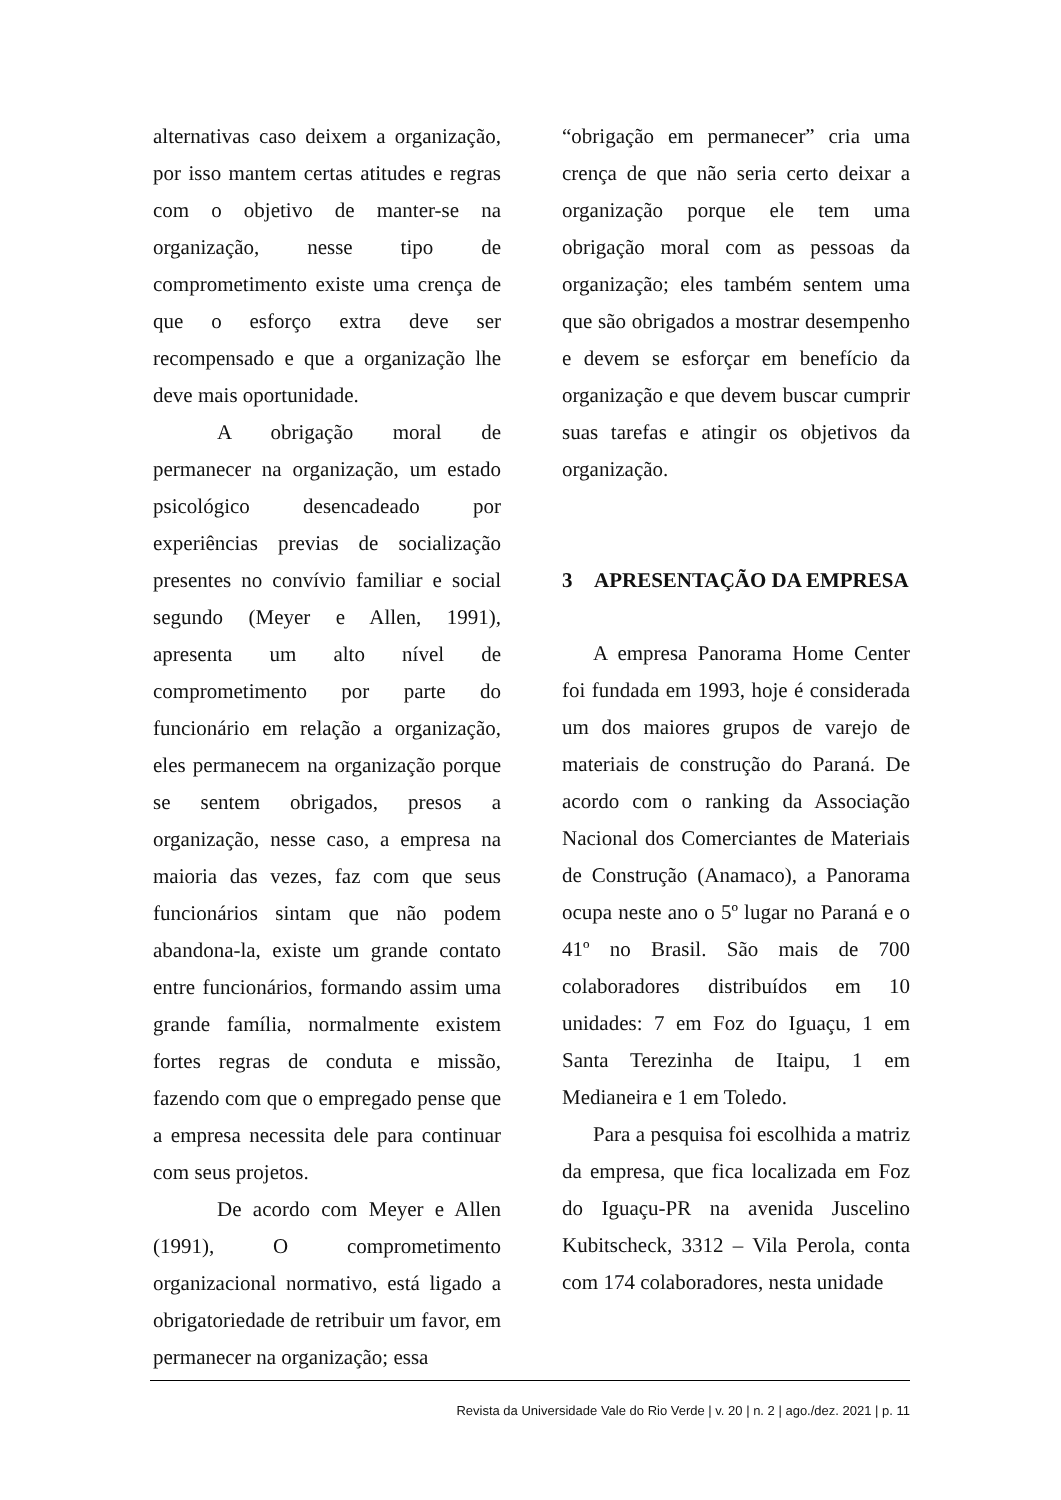alternativas caso deixem a organização, por isso mantem certas atitudes e regras com o objetivo de manter-se na organização, nesse tipo de comprometimento existe uma crença de que o esforço extra deve ser recompensado e que a organização lhe deve mais oportunidade.
A obrigação moral de permanecer na organização, um estado psicológico desencadeado por experiências previas de socialização presentes no convívio familiar e social segundo (Meyer e Allen, 1991), apresenta um alto nível de comprometimento por parte do funcionário em relação a organização, eles permanecem na organização porque se sentem obrigados, presos a organização, nesse caso, a empresa na maioria das vezes, faz com que seus funcionários sintam que não podem abandona-la, existe um grande contato entre funcionários, formando assim uma grande família, normalmente existem fortes regras de conduta e missão, fazendo com que o empregado pense que a empresa necessita dele para continuar com seus projetos.
De acordo com Meyer e Allen (1991), O comprometimento organizacional normativo, está ligado a obrigatoriedade de retribuir um favor, em permanecer na organização; essa
“obrigação em permanecer” cria uma crença de que não seria certo deixar a organização porque ele tem uma obrigação moral com as pessoas da organização; eles também sentem uma que são obrigados a mostrar desempenho e devem se esforçar em benefício da organização e que devem buscar cumprir suas tarefas e atingir os objetivos da organização.
3 APRESENTAÇÃO DA EMPRESA
A empresa Panorama Home Center foi fundada em 1993, hoje é considerada um dos maiores grupos de varejo de materiais de construção do Paraná. De acordo com o ranking da Associação Nacional dos Comerciantes de Materiais de Construção (Anamaco), a Panorama ocupa neste ano o 5º lugar no Paraná e o 41º no Brasil. São mais de 700 colaboradores distribuídos em 10 unidades: 7 em Foz do Iguaçu, 1 em Santa Terezinha de Itaipu, 1 em Medianeira e 1 em Toledo.
Para a pesquisa foi escolhida a matriz da empresa, que fica localizada em Foz do Iguaçu-PR na avenida Juscelino Kubitscheck, 3312 – Vila Perola, conta com 174 colaboradores, nesta unidade
Revista da Universidade Vale do Rio Verde | v. 20 | n. 2 | ago./dez. 2021 | p. 11